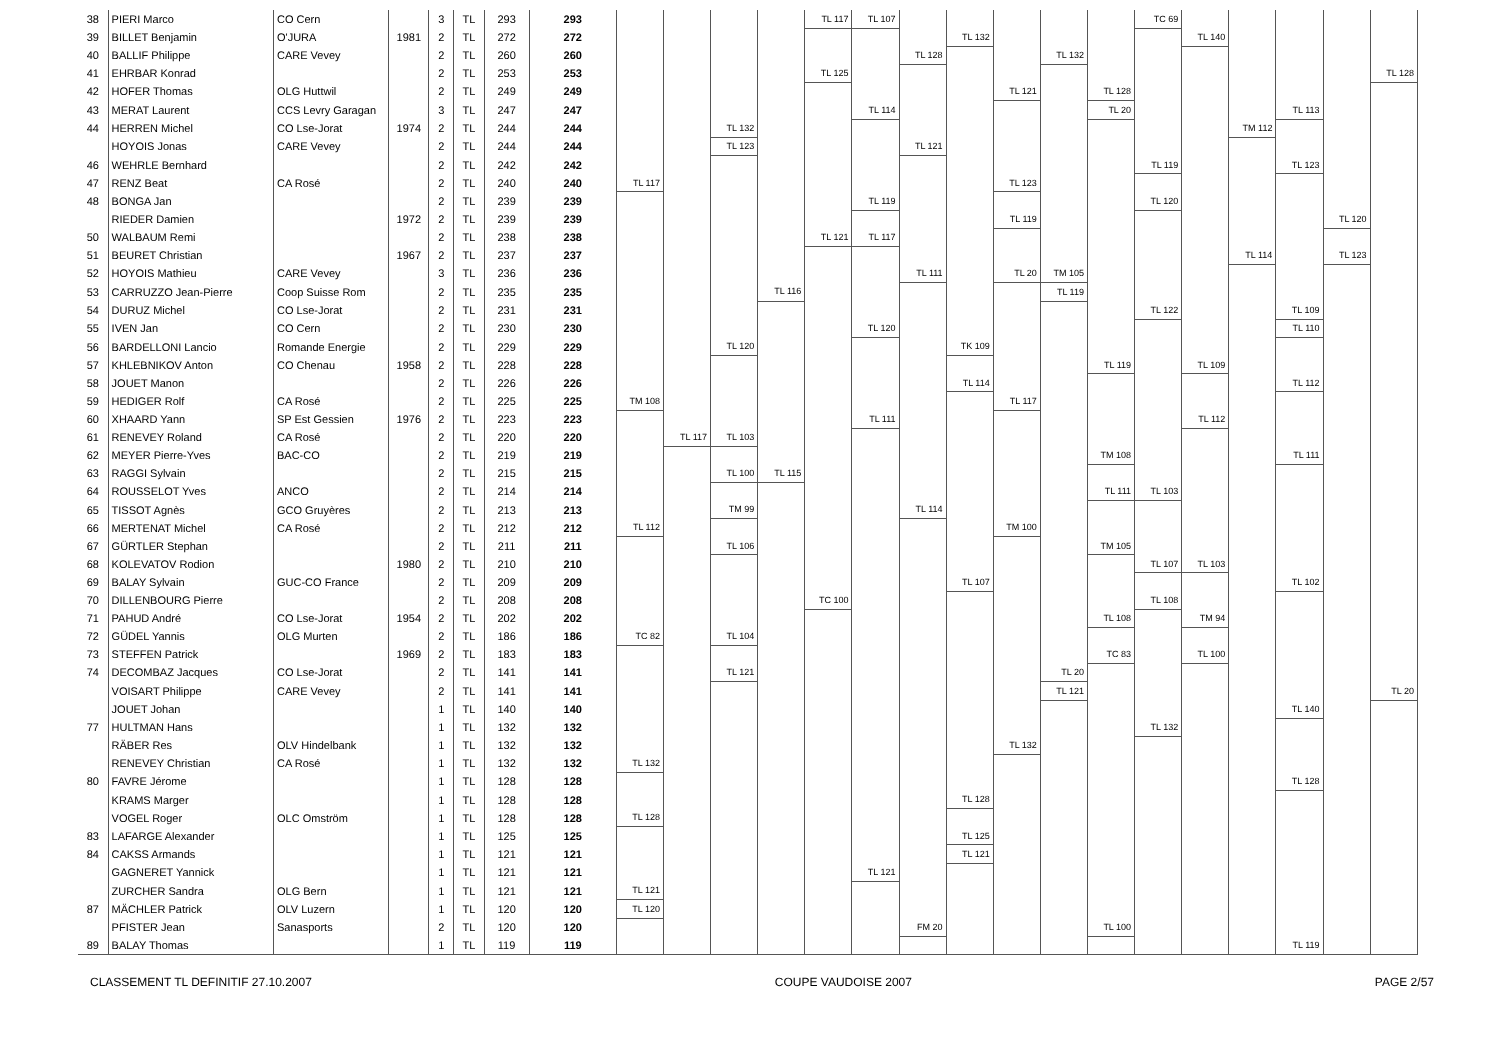| 38 | PIERI Marco | CO Cern | | 3 | TL | 293 | 293 | | | | | TL 117 | TL 107 | | | | | | TC 69 | | | | | |
| 39 | BILLET Benjamin | O'JURA | 1981 | 2 | TL | 272 | 272 | | | | | | | | TL 132 | | | | | TL 140 | | | | |
| 40 | BALLIF Philippe | CARE Vevey | | 2 | TL | 260 | 260 | | | | | | | TL 128 | | | TL 132 | | | | | | | |
| 41 | EHRBAR Konrad | | | 2 | TL | 253 | 253 | | | | | TL 125 | | | | | | | | | | | | TL 128 |
| 42 | HOFER Thomas | OLG Huttwil | | 2 | TL | 249 | 249 | | | | | | | | | TL 121 | | TL 128 | | | | | | |
| 43 | MERAT Laurent | CCS Levry Garagan | | 3 | TL | 247 | 247 | | | | | | TL 114 | | | | | TL 20 | | | | TL 113 | | |
| 44 | HERREN Michel | CO Lse-Jorat | 1974 | 2 | TL | 244 | 244 | | | TL 132 | | | | | | | | | | | TM 112 | | | |
| | HOYOIS Jonas | CARE Vevey | | 2 | TL | 244 | 244 | | | TL 123 | | | | TL 121 | | | | | | | | | | |
| 46 | WEHRLE Bernhard | | | 2 | TL | 242 | 242 | | | | | | | | | | | | TL 119 | | | TL 123 | | |
| 47 | RENZ Beat | CA Rosé | | 2 | TL | 240 | 240 | TL 117 | | | | | | | | TL 123 | | | | | | | | |
| 48 | BONGA Jan | | | 2 | TL | 239 | 239 | | | | | | TL 119 | | | | | | TL 120 | | | | | |
| | RIEDER Damien | | 1972 | 2 | TL | 239 | 239 | | | | | | | | | TL 119 | | | | | | | TL 120 | |
| 50 | WALBAUM Remi | | | 2 | TL | 238 | 238 | | | | | TL 121 | TL 117 | | | | | | | | | | | |
| 51 | BEURET Christian | | 1967 | 2 | TL | 237 | 237 | | | | | | | | | | | | | | TL 114 | | TL 123 | |
| 52 | HOYOIS Mathieu | CARE Vevey | | 3 | TL | 236 | 236 | | | | | | | TL 111 | | TL 20 | TM 105 | | | | | | | |
| 53 | CARRUZZO Jean-Pierre | Coop Suisse Rom | | 2 | TL | 235 | 235 | | | | TL 116 | | | | | | TL 119 | | | | | | | |
| 54 | DURUZ Michel | CO Lse-Jorat | | 2 | TL | 231 | 231 | | | | | | | | | | | | TL 122 | | | TL 109 | | |
| 55 | IVEN Jan | CO Cern | | 2 | TL | 230 | 230 | | | | | | TL 120 | | | | | | | | | TL 110 | | |
| 56 | BARDELLONI Lancio | Romande Energie | | 2 | TL | 229 | 229 | | | TL 120 | | | | | TK 109 | | | | | | | | | |
| 57 | KHLEBNIKOV Anton | CO Chenau | 1958 | 2 | TL | 228 | 228 | | | | | | | | | | | TL 119 | | TL 109 | | | | |
| 58 | JOUET Manon | | | 2 | TL | 226 | 226 | | | | | | | | TL 114 | | | | | | | TL 112 | | |
| 59 | HEDIGER Rolf | CA Rosé | | 2 | TL | 225 | 225 | TM 108 | | | | | | | | TL 117 | | | | | | | | |
| 60 | XHAARD Yann | SP Est Gessien | 1976 | 2 | TL | 223 | 223 | | | | | | TL 111 | | | | | | | TL 112 | | | | |
| 61 | RENEVEY Roland | CA Rosé | | 2 | TL | 220 | 220 | | TL 117 | TL 103 | | | | | | | | | | | | | | |
| 62 | MEYER Pierre-Yves | BAC-CO | | 2 | TL | 219 | 219 | | | | | | | | | | | TM 108 | | | | TL 111 | | |
| 63 | RAGGI Sylvain | | | 2 | TL | 215 | 215 | | | TL 100 | TL 115 | | | | | | | | | | | | | |
| 64 | ROUSSELOT Yves | ANCO | | 2 | TL | 214 | 214 | | | | | | | | | | | TL 111 | TL 103 | | | | | |
| 65 | TISSOT Agnès | GCO Gruyères | | 2 | TL | 213 | 213 | | | TM 99 | | | | TL 114 | | | | | | | | | | |
| 66 | MERTENAT Michel | CA Rosé | | 2 | TL | 212 | 212 | TL 112 | | | | | | | | TM 100 | | | | | | | | |
| 67 | GÜRTLER Stephan | | | 2 | TL | 211 | 211 | | | TL 106 | | | | | | | | TM 105 | | | | | | |
| 68 | KOLEVATOV Rodion | | 1980 | 2 | TL | 210 | 210 | | | | | | | | | | | | TL 107 | TL 103 | | | | |
| 69 | BALAY Sylvain | GUC-CO France | | 2 | TL | 209 | 209 | | | | | | | | TL 107 | | | | | | | TL 102 | | |
| 70 | DILLENBOURG Pierre | | | 2 | TL | 208 | 208 | | | | | TC 100 | | | | | | | TL 108 | | | | | |
| 71 | PAHUD André | CO Lse-Jorat | 1954 | 2 | TL | 202 | 202 | | | | | | | | | | | TL 108 | | TM 94 | | | | |
| 72 | GÜDEL Yannis | OLG Murten | | 2 | TL | 186 | 186 | TC 82 | | TL 104 | | | | | | | | | | | | | | |
| 73 | STEFFEN Patrick | | 1969 | 2 | TL | 183 | 183 | | | | | | | | | | | TC 83 | | TL 100 | | | | |
| 74 | DECOMBAZ Jacques | CO Lse-Jorat | | 2 | TL | 141 | 141 | | | TL 121 | | | | | | | TL 20 | | | | | | | |
| | VOISART Philippe | CARE Vevey | | 2 | TL | 141 | 141 | | | | | | | | | | TL 121 | | | | | | | TL 20 |
| | JOUET Johan | | | 1 | TL | 140 | 140 | | | | | | | | | | | | | | | TL 140 | | |
| 77 | HULTMAN Hans | | | 1 | TL | 132 | 132 | | | | | | | | | | | | TL 132 | | | | | |
| | RÄBER Res | OLV Hindelbank | | 1 | TL | 132 | 132 | | | | | | | | | TL 132 | | | | | | | | |
| | RENEVEY Christian | CA Rosé | | 1 | TL | 132 | 132 | TL 132 | | | | | | | | | | | | | | | | |
| 80 | FAVRE Jérome | | | 1 | TL | 128 | 128 | | | | | | | | | | | | | | | TL 128 | | |
| | KRAMS Marger | | | 1 | TL | 128 | 128 | | | | | | | | TL 128 | | | | | | | | | |
| | VOGEL Roger | OLC Omström | | 1 | TL | 128 | 128 | TL 128 | | | | | | | | | | | | | | | | |
| 83 | LAFARGE Alexander | | | 1 | TL | 125 | 125 | | | | | | | | TL 125 | | | | | | | | | |
| 84 | CAKSS Armands | | | 1 | TL | 121 | 121 | | | | | | | | TL 121 | | | | | | | | | |
| | GAGNERET Yannick | | | 1 | TL | 121 | 121 | | | | | | TL 121 | | | | | | | | | | | |
| | ZURCHER Sandra | OLG Bern | | 1 | TL | 121 | 121 | TL 121 | | | | | | | | | | | | | | | | |
| 87 | MÄCHLER Patrick | OLV Luzern | | 1 | TL | 120 | 120 | TL 120 | | | | | | | | | | | | | | | | |
| | PFISTER Jean | Sanasports | | 2 | TL | 120 | 120 | | | | | | | FM 20 | | | | TL 100 | | | | | | |
| 89 | BALAY Thomas | | | 1 | TL | 119 | 119 | | | | | | | | | | | | | | | TL 119 | | |
CLASSEMENT TL DEFINITIF 27.10.2007 COUPE VAUDOISE 2007 PAGE 2/57